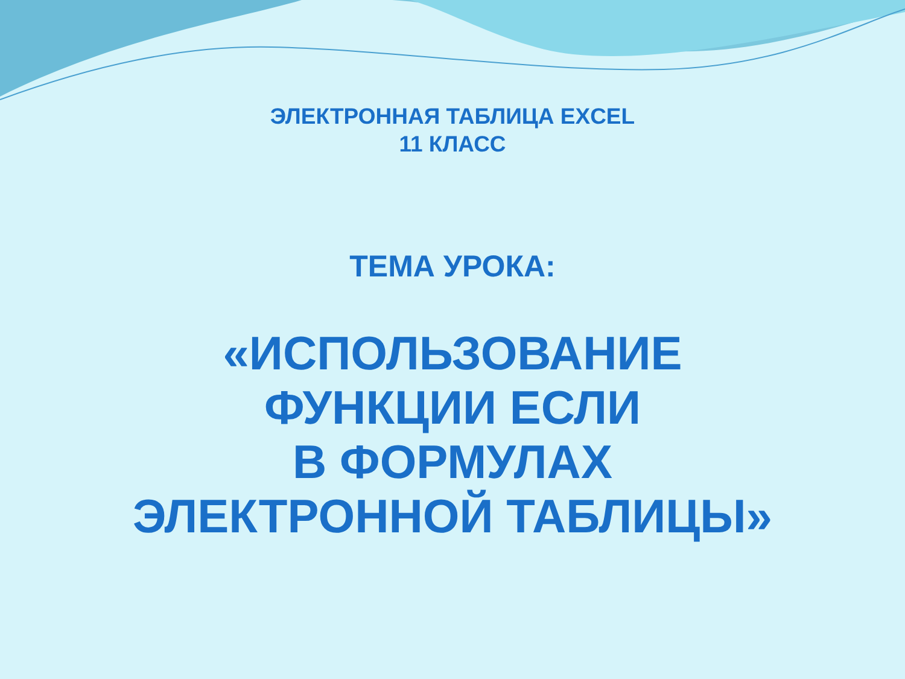ЭЛЕКТРОННАЯ ТАБЛИЦА EXCEL
11 КЛАСС
ТЕМА УРОКА:
«ИСПОЛЬЗОВАНИЕ
ФУНКЦИИ ЕСЛИ
В ФОРМУЛАХ
ЭЛЕКТРОННОЙ ТАБЛИЦЫ»